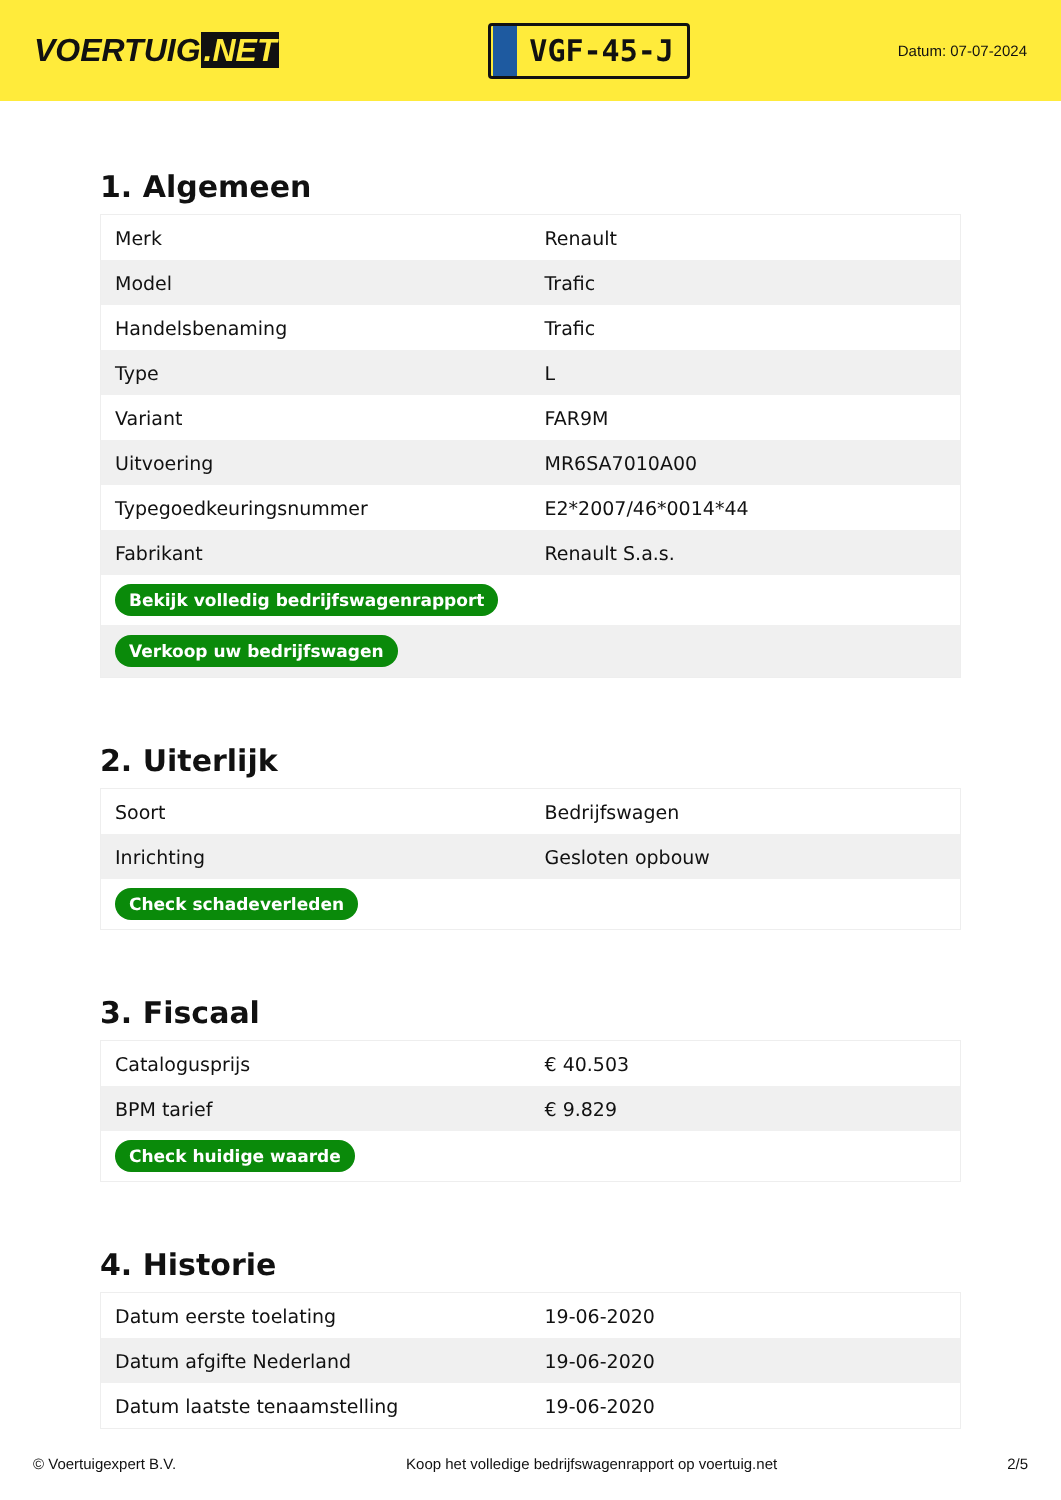VOERTUIG.NET
VGF-45-J
Datum: 07-07-2024
1. Algemeen
| Merk | Renault |
| Model | Trafic |
| Handelsbenaming | Trafic |
| Type | L |
| Variant | FAR9M |
| Uitvoering | MR6SA7010A00 |
| Typegoedkeuringsnummer | E2*2007/46*0014*44 |
| Fabrikant | Renault S.a.s. |
| Bekijk volledig bedrijfswagenrapport | |
| Verkoop uw bedrijfswagen | |
2. Uiterlijk
| Soort | Bedrijfswagen |
| Inrichting | Gesloten opbouw |
| Check schadeverleden | |
3. Fiscaal
| Catalogusprijs | € 40.503 |
| BPM tarief | € 9.829 |
| Check huidige waarde | |
4. Historie
| Datum eerste toelating | 19-06-2020 |
| Datum afgifte Nederland | 19-06-2020 |
| Datum laatste tenaamstelling | 19-06-2020 |
© Voertuigexpert B.V. Koop het volledige bedrijfswagenrapport op voertuig.net 2/5